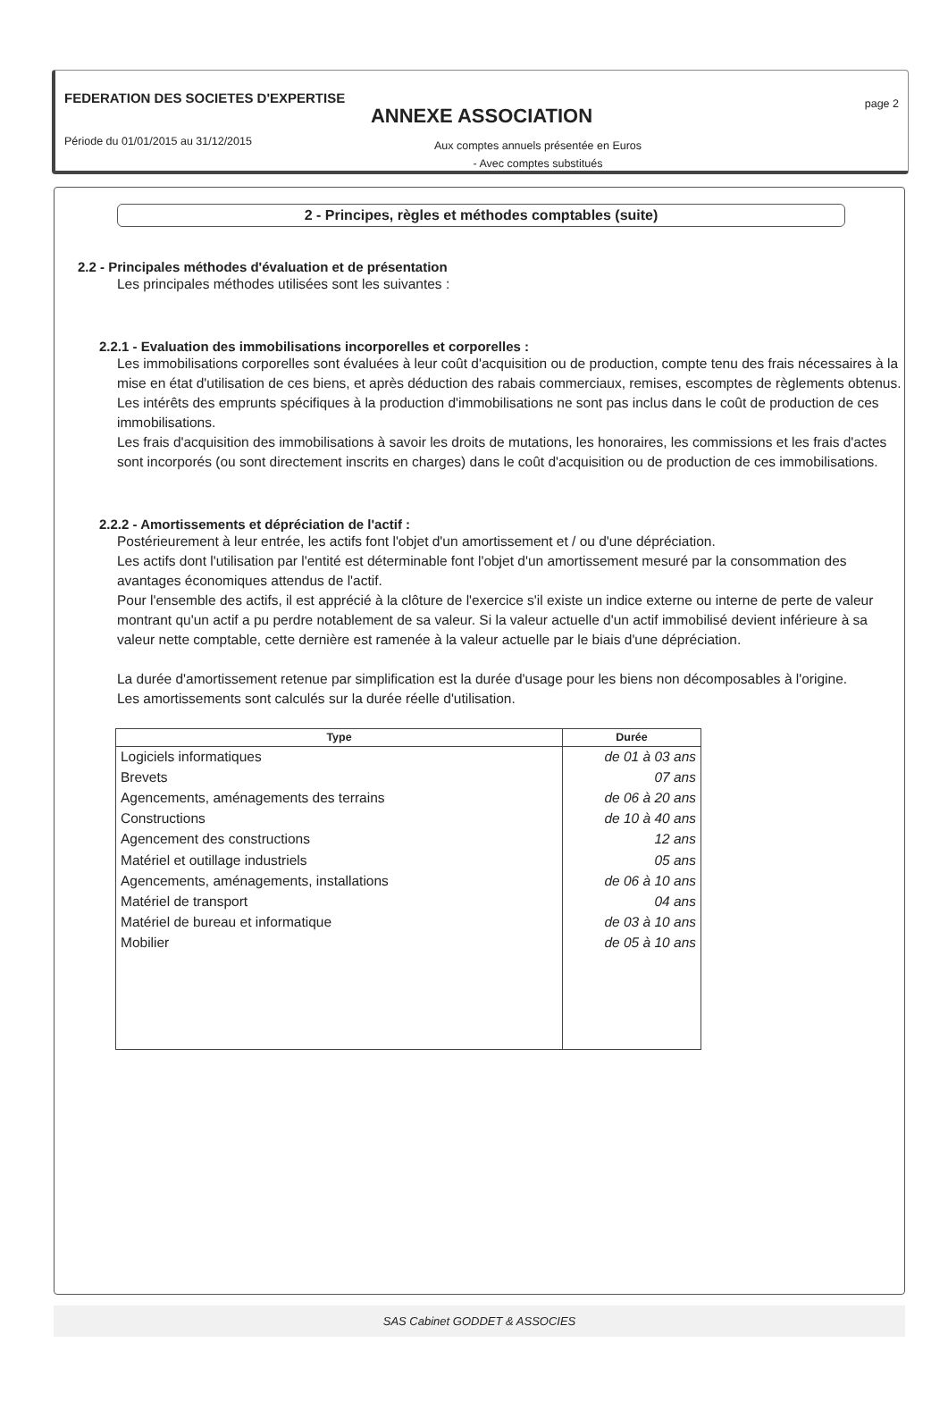FEDERATION DES SOCIETES D'EXPERTISE
ANNEXE ASSOCIATION
page 2
Période du 01/01/2015 au 31/12/2015
Aux comptes annuels présentée en Euros
- Avec comptes substitués
2 - Principes, règles et méthodes comptables (suite)
2.2 - Principales méthodes d'évaluation et de présentation
Les principales méthodes utilisées sont les suivantes :
2.2.1 - Evaluation des immobilisations incorporelles et corporelles :
Les immobilisations corporelles sont évaluées à leur coût d'acquisition ou de production, compte tenu des frais nécessaires à la mise en état d'utilisation de ces biens, et après déduction des rabais commerciaux, remises, escomptes de règlements obtenus.
Les intérêts des emprunts spécifiques à la production d'immobilisations ne sont pas inclus dans le coût de production de ces immobilisations.
Les frais d'acquisition des immobilisations à savoir les droits de mutations, les honoraires, les commissions et les frais d'actes sont incorporés (ou sont directement inscrits en charges) dans le coût d'acquisition ou de production de ces immobilisations.
2.2.2 - Amortissements et dépréciation de l'actif :
Postérieurement à leur entrée, les actifs font l'objet d'un amortissement et / ou d'une dépréciation.
Les actifs dont l'utilisation par l'entité est déterminable font l'objet d'un amortissement mesuré par la consommation des avantages économiques attendus de l'actif.
Pour l'ensemble des actifs, il est apprécié à la clôture de l'exercice s'il existe un indice externe ou interne de perte de valeur montrant qu'un actif a pu perdre notablement de sa valeur. Si la valeur actuelle d'un actif immobilisé devient inférieure à sa valeur nette comptable, cette dernière est ramenée à la valeur actuelle par le biais d'une dépréciation.
La durée d'amortissement retenue par simplification est la durée d'usage pour les biens non décomposables à l'origine.
Les amortissements sont calculés sur la durée réelle d'utilisation.
| Type | Durée |
| --- | --- |
| Logiciels informatiques | de 01 à 03 ans |
| Brevets | 07 ans |
| Agencements, aménagements des terrains | de 06 à 20 ans |
| Constructions | de 10 à 40 ans |
| Agencement des constructions | 12 ans |
| Matériel et outillage industriels | 05 ans |
| Agencements, aménagements, installations | de 06 à 10 ans |
| Matériel de transport | 04 ans |
| Matériel de bureau et informatique | de 03 à 10 ans |
| Mobilier | de 05 à 10 ans |
SAS Cabinet GODDET & ASSOCIES